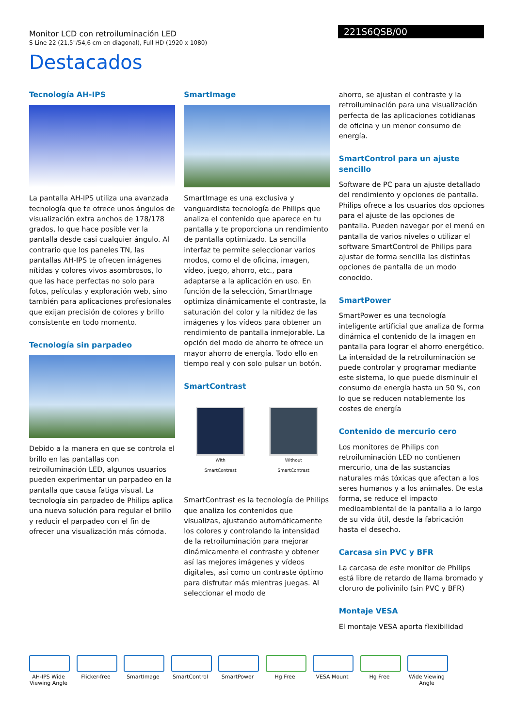221S6QSB/00
Monitor LCD con retroiluminación LED
S Line 22 (21,5"/54,6 cm en diagonal), Full HD (1920 x 1080)
Destacados
Tecnología AH-IPS
La pantalla AH-IPS utiliza una avanzada tecnología que te ofrece unos ángulos de visualización extra anchos de 178/178 grados, lo que hace posible ver la pantalla desde casi cualquier ángulo. Al contrario que los paneles TN, las pantallas AH-IPS te ofrecen imágenes nítidas y colores vivos asombrosos, lo que las hace perfectas no solo para fotos, películas y exploración web, sino también para aplicaciones profesionales que exijan precisión de colores y brillo consistente en todo momento.
Tecnología sin parpadeo
Debido a la manera en que se controla el brillo en las pantallas con retroiluminación LED, algunos usuarios pueden experimentar un parpadeo en la pantalla que causa fatiga visual. La tecnología sin parpadeo de Philips aplica una nueva solución para regular el brillo y reducir el parpadeo con el fin de ofrecer una visualización más cómoda.
SmartImage
SmartImage es una exclusiva y vanguardista tecnología de Philips que analiza el contenido que aparece en tu pantalla y te proporciona un rendimiento de pantalla optimizado. La sencilla interfaz te permite seleccionar varios modos, como el de oficina, imagen, vídeo, juego, ahorro, etc., para adaptarse a la aplicación en uso. En función de la selección, SmartImage optimiza dinámicamente el contraste, la saturación del color y la nitidez de las imágenes y los vídeos para obtener un rendimiento de pantalla inmejorable. La opción del modo de ahorro te ofrece un mayor ahorro de energía. Todo ello en tiempo real y con solo pulsar un botón.
SmartContrast
With
SmartContrast Without
SmartContrast
SmartContrast es la tecnología de Philips que analiza los contenidos que visualizas, ajustando automáticamente los colores y controlando la intensidad de la retroiluminación para mejorar dinámicamente el contraste y obtener así las mejores imágenes y vídeos digitales, así como un contraste óptimo para disfrutar más mientras juegas. Al seleccionar el modo de
ahorro, se ajustan el contraste y la retroiluminación para una visualización perfecta de las aplicaciones cotidianas de oficina y un menor consumo de energía.
SmartControl para un ajuste sencillo
Software de PC para un ajuste detallado del rendimiento y opciones de pantalla. Philips ofrece a los usuarios dos opciones para el ajuste de las opciones de pantalla. Pueden navegar por el menú en pantalla de varios niveles o utilizar el software SmartControl de Philips para ajustar de forma sencilla las distintas opciones de pantalla de un modo conocido.
SmartPower
SmartPower es una tecnología inteligente artificial que analiza de forma dinámica el contenido de la imagen en pantalla para lograr el ahorro energético. La intensidad de la retroiluminación se puede controlar y programar mediante este sistema, lo que puede disminuir el consumo de energía hasta un 50 %, con lo que se reducen notablemente los costes de energía
Contenido de mercurio cero
Los monitores de Philips con retroiluminación LED no contienen mercurio, una de las sustancias naturales más tóxicas que afectan a los seres humanos y a los animales. De esta forma, se reduce el impacto medioambiental de la pantalla a lo largo de su vida útil, desde la fabricación hasta el desecho.
Carcasa sin PVC y BFR
La carcasa de este monitor de Philips está libre de retardo de llama bromado y cloruro de polivinilo (sin PVC y BFR)
Montaje VESA
El montaje VESA aporta flexibilidad
AH-IPS Wide Viewing Angle
Flicker-free SmartImage SmartControl SmartPower Hg Free VESA Mount Hg Free Wide Viewing Angle